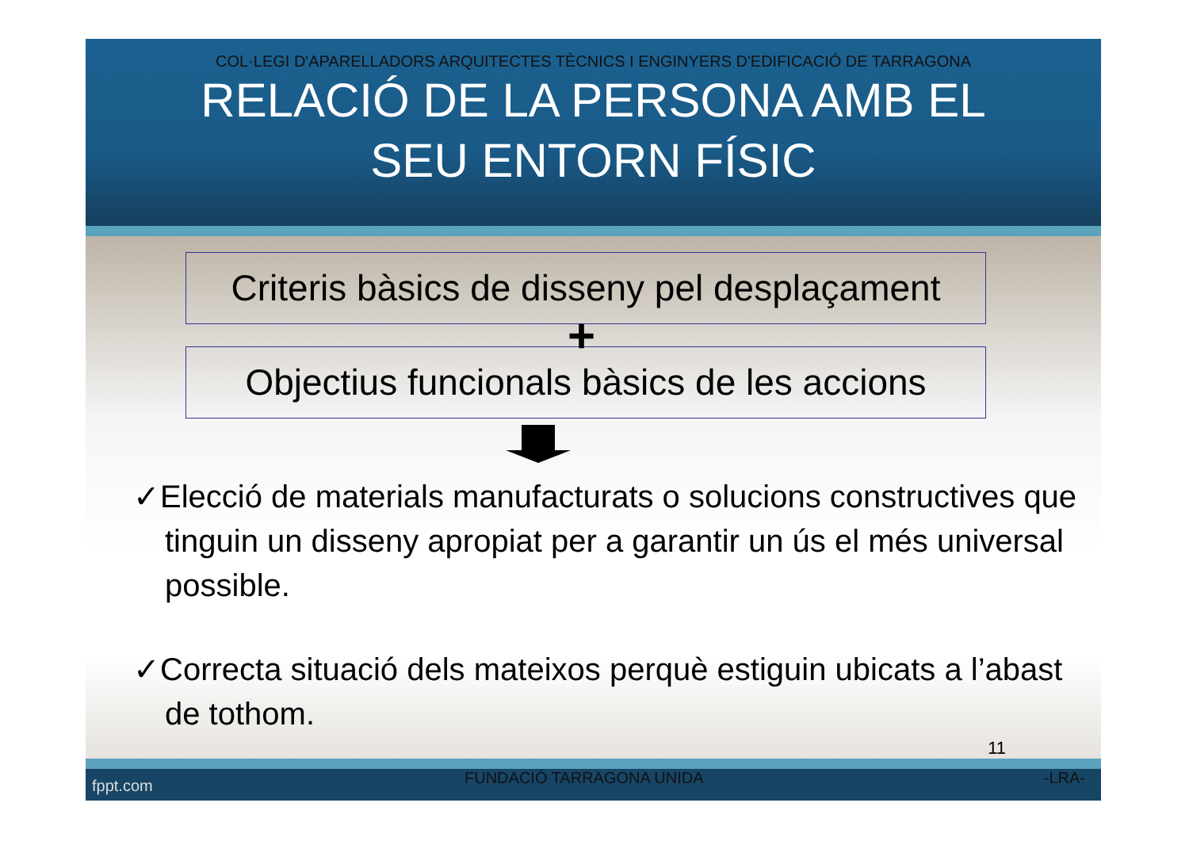COL·LEGI D'APARELLADORS ARQUITECTES TÈCNICS I ENGINYERS D'EDIFICACIÓ DE TARRAGONA
RELACIÓ DE LA PERSONA AMB EL
SEU ENTORN FÍSIC
Criteris bàsics de disseny pel desplaçament
+
Objectius funcionals bàsics de les accions
✓Elecció de materials manufacturats o solucions constructives que tinguin un disseny apropiat per a garantir un ús el més universal possible.
✓Correcta situació dels mateixos perquè estiguin ubicats a l’abast de tothom.
11
fppt.com FUNDACIÓ TARRAGONA UNIDA -LRA-